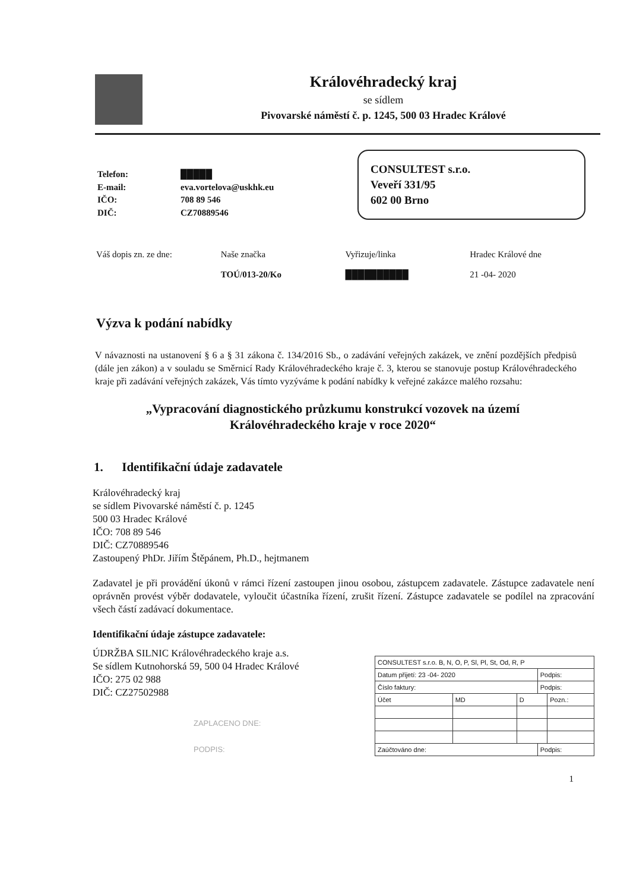Královéhradecký kraj
se sídlem
Pivovarské náměstí č. p. 1245, 500 03 Hradec Králové
| Telefon: | █████ |
| E-mail: | eva.vortelova@uskhk.eu |
| IČO: | 708 89 546 |
| DIČ: | CZ70889546 |
CONSULTEST s.r.o.
Veveří 331/95
602 00 Brno
Váš dopis zn. ze dne: Naše značka
TOÚ/013-20/Ko
Vyřizuje/linka
██████████
Hradec Králové dne
21 -04- 2020
Výzva k podání nabídky
V návaznosti na ustanovení § 6 a § 31 zákona č. 134/2016 Sb., o zadávání veřejných zakázek, ve znění pozdějších předpisů (dále jen zákon) a v souladu se Směrnicí Rady Královéhradeckého kraje č. 3, kterou se stanovuje postup Královéhradeckého kraje při zadávání veřejných zakázek, Vás tímto vyzýváme k podání nabídky k veřejné zakázce malého rozsahu:
„Vypracování diagnostického průzkumu konstrukcí vozovek na území Královéhradeckého kraje v roce 2020“
1. Identifikační údaje zadavatele
Královéhradecký kraj
se sídlem Pivovarské náměstí č. p. 1245
500 03 Hradec Králové
IČO: 708 89 546
DIČ: CZ70889546
Zastoupený PhDr. Jiřím Štěpánem, Ph.D., hejtmanem
Zadavatel je při provádění úkonů v rámci řízení zastoupen jinou osobou, zástupcem zadavatele. Zástupce zadavatele není oprávněn provést výběr dodavatele, vyloučit účastníka řízení, zrušit řízení. Zástupce zadavatele se podílel na zpracování všech částí zadávací dokumentace.
Identifikační údaje zástupce zadavatele:
ÚDRŽBA SILNIC Královéhradeckého kraje a.s.
Se sídlem Kutnohorská 59, 500 04 Hradec Králové
IČO: 275 02 988
DIČ: CZ27502988
ZAPLACENO DNE:
PODPIS:
| CONSULTEST s.r.o. B, N, O, P, Sl, Pl, St, Od, R, P | | | | |
| Datum přijetí: 23 -04- 2020 | | | Podpis: | |
| Číslo faktury: | | | Podpis: | |
| Účet | MD | D | | Pozn.: |
| Zaúčtováno dne: | | | Podpis: | |
1